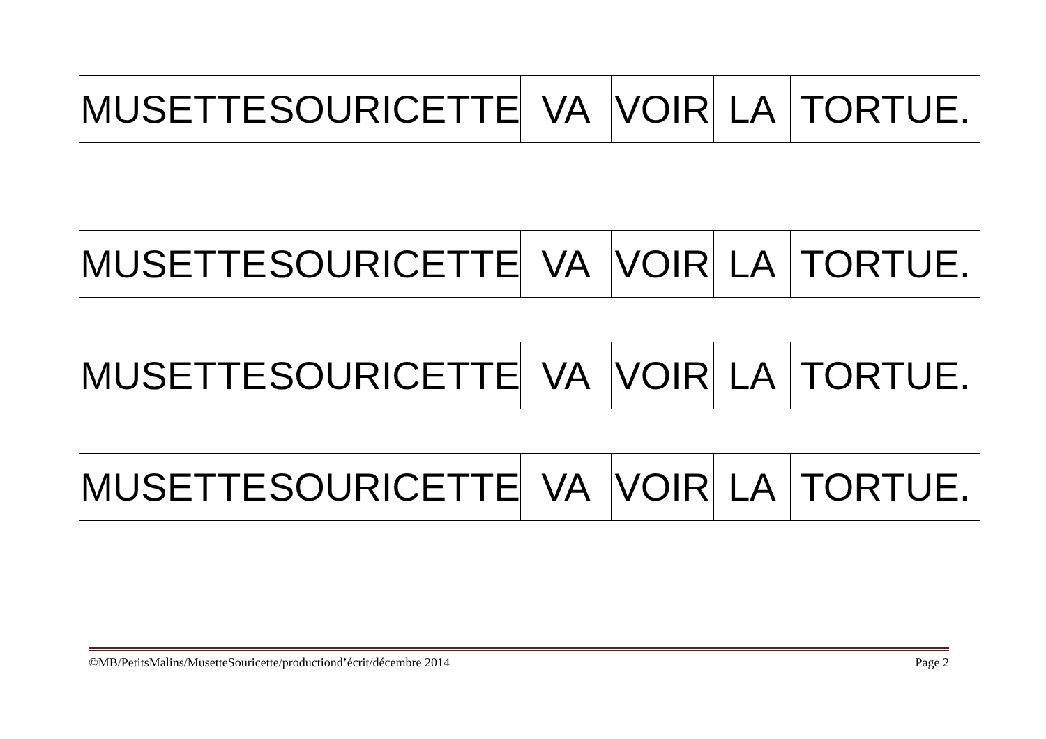| MUSETTE | SOURICETTE | VA | VOIR | LA | TORTUE. |
| MUSETTE | SOURICETTE | VA | VOIR | LA | TORTUE. |
| MUSETTE | SOURICETTE | VA | VOIR | LA | TORTUE. |
| MUSETTE | SOURICETTE | VA | VOIR | LA | TORTUE. |
©MB/PetitsMalins/MusetteSouricette/productiond’écrit/décembre 2014 Page 2